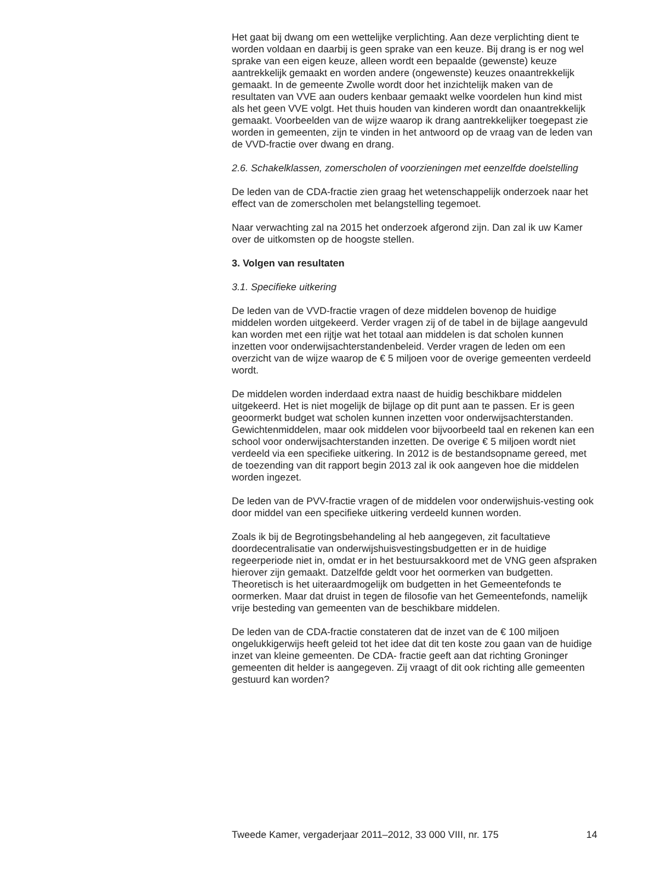Het gaat bij dwang om een wettelijke verplichting. Aan deze verplichting dient te worden voldaan en daarbij is geen sprake van een keuze. Bij drang is er nog wel sprake van een eigen keuze, alleen wordt een bepaalde (gewenste) keuze aantrekkelijk gemaakt en worden andere (ongewenste) keuzes onaantrekkelijk gemaakt. In de gemeente Zwolle wordt door het inzichtelijk maken van de resultaten van VVE aan ouders kenbaar gemaakt welke voordelen hun kind mist als het geen VVE volgt. Het thuis houden van kinderen wordt dan onaantrekkelijk gemaakt. Voorbeelden van de wijze waarop ik drang aantrekkelijker toegepast zie worden in gemeenten, zijn te vinden in het antwoord op de vraag van de leden van de VVD-fractie over dwang en drang.
2.6. Schakelklassen, zomerscholen of voorzieningen met eenzelfde doelstelling
De leden van de CDA-fractie zien graag het wetenschappelijk onderzoek naar het effect van de zomerscholen met belangstelling tegemoet.
Naar verwachting zal na 2015 het onderzoek afgerond zijn. Dan zal ik uw Kamer over de uitkomsten op de hoogste stellen.
3. Volgen van resultaten
3.1. Specifieke uitkering
De leden van de VVD-fractie vragen of deze middelen bovenop de huidige middelen worden uitgekeerd. Verder vragen zij of de tabel in de bijlage aangevuld kan worden met een rijtje wat het totaal aan middelen is dat scholen kunnen inzetten voor onderwijsachterstandenbeleid. Verder vragen de leden om een overzicht van de wijze waarop de € 5 miljoen voor de overige gemeenten verdeeld wordt.
De middelen worden inderdaad extra naast de huidig beschikbare middelen uitgekeerd. Het is niet mogelijk de bijlage op dit punt aan te passen. Er is geen geoormerkt budget wat scholen kunnen inzetten voor onderwijsachterstanden. Gewichtenmiddelen, maar ook middelen voor bijvoorbeeld taal en rekenen kan een school voor onderwijsachterstanden inzetten. De overige € 5 miljoen wordt niet verdeeld via een specifieke uitkering. In 2012 is de bestandsopname gereed, met de toezending van dit rapport begin 2013 zal ik ook aangeven hoe die middelen worden ingezet.
De leden van de PVV-fractie vragen of de middelen voor onderwijshuis-vesting ook door middel van een specifieke uitkering verdeeld kunnen worden.
Zoals ik bij de Begrotingsbehandeling al heb aangegeven, zit facultatieve doordecentralisatie van onderwijshuisvestingsbudgetten er in de huidige regeerperiode niet in, omdat er in het bestuursakkoord met de VNG geen afspraken hierover zijn gemaakt. Datzelfde geldt voor het oormerken van budgetten. Theoretisch is het uiteraardmogelijk om budgetten in het Gemeentefonds te oormerken. Maar dat druist in tegen de filosofie van het Gemeentefonds, namelijk vrije besteding van gemeenten van de beschikbare middelen.
De leden van de CDA-fractie constateren dat de inzet van de € 100 miljoen ongelukkigerwijs heeft geleid tot het idee dat dit ten koste zou gaan van de huidige inzet van kleine gemeenten. De CDA- fractie geeft aan dat richting Groninger gemeenten dit helder is aangegeven. Zij vraagt of dit ook richting alle gemeenten gestuurd kan worden?
Tweede Kamer, vergaderjaar 2011–2012, 33 000 VIII, nr. 175 14